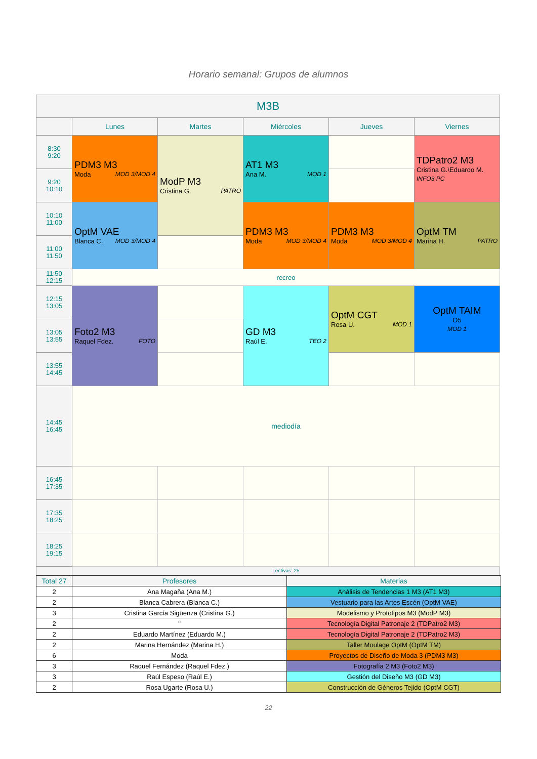Horario semanal: Grupos de alumnos
| M3B | | | | | |
| | Lunes | Martes | Miércoles | Jueves | Viernes |
| 8:30 9:20 | PDM3 M3 Moda MOD 3/MOD 4 | ModP M3 Cristina G. PATRO | AT1 M3 Ana M. MOD 1 | | TDPatro2 M3 Cristina G.\Eduardo M. INFO3 PC |
| 9:20 10:10 | | | | | |
| 10:10 11:00 | OptM VAE Blanca C. MOD 3/MOD 4 | | PDM3 M3 Moda MOD 3/MOD 4 | PDM3 M3 Moda MOD 3/MOD 4 | OptM TM Marina H. PATRO |
| 11:00 11:50 | | | | | |
| 11:50 12:15 | recreo | | | | |
| 12:15 13:05 | Foto2 M3 Raquel Fdez. FOTO | | GD M3 Raúl E. TEO 2 | OptM CGT Rosa U. MOD 1 | OptM TAIM O5 MOD 1 |
| 13:05 13:55 | | | | | |
| 13:55 14:45 | | | | | |
| 14:45 16:45 | mediodía | | | | |
| 16:45 17:35 | | | | | |
| 17:35 18:25 | | | | | |
| 18:25 19:15 | | | | | |
| | Lectivas: 25 | | | | |
| Total 27 | Profesores | Materias |
| 2 | Ana Magaña (Ana M.) | Análisis de Tendencias 1 M3 (AT1 M3) |
| 2 | Blanca Cabrera (Blanca C.) | Vestuario para las Artes Escén (OptM VAE) |
| 3 | Cristina García Sigüenza (Cristina G.) | Modelismo y Prototipos M3 (ModP M3) |
| 2 | " | Tecnología Digital Patronaje 2 (TDPatro2 M3) |
| 2 | Eduardo Martínez (Eduardo M.) | Tecnología Digital Patronaje 2 (TDPatro2 M3) |
| 2 | Marina Hernández (Marina H.) | Taller Moulage OptM (OptM TM) |
| 6 | Moda | Proyectos de Diseño de Moda 3 (PDM3 M3) |
| 3 | Raquel Fernández (Raquel Fdez.) | Fotografía 2 M3 (Foto2 M3) |
| 3 | Raúl Espeso (Raúl E.) | Gestión del Diseño M3 (GD M3) |
| 2 | Rosa Ugarte (Rosa U.) | Construcción de Géneros Tejido (OptM CGT) |
22